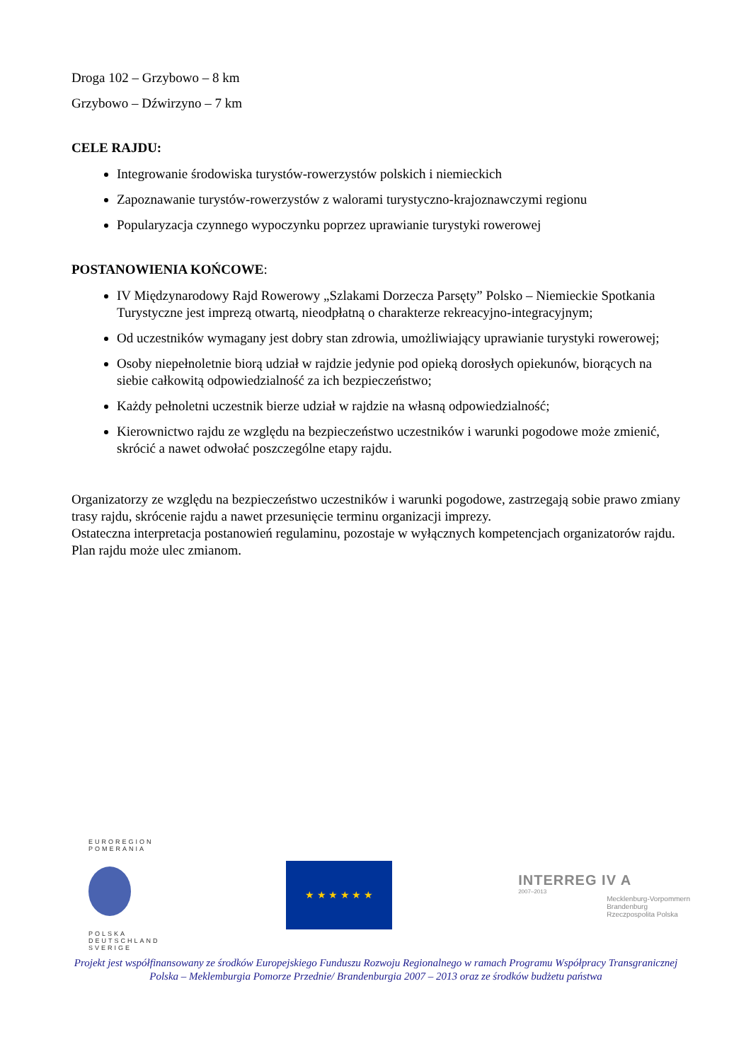Droga 102 – Grzybowo – 8 km
Grzybowo – Dźwirzyno – 7 km
CELE RAJDU:
Integrowanie środowiska turystów-rowerzystów polskich i niemieckich
Zapoznawanie turystów-rowerzystów z walorami turystyczno-krajoznawczymi regionu
Popularyzacja czynnego wypoczynku poprzez uprawianie turystyki rowerowej
POSTANOWIENIA KOŃCOWE:
IV Międzynarodowy Rajd Rowerowy „Szlakami Dorzecza Parsęty” Polsko – Niemieckie Spotkania Turystyczne jest imprezą otwartą, nieodpłatną o charakterze rekreacyjno-integracyjnym;
Od uczestników wymagany jest dobry stan zdrowia, umożliwiający uprawianie turystyki rowerowej;
Osoby niepełnoletnie biorą udział w rajdzie jedynie pod opieką dorosłych opiekunów, biorących na siebie całkowitą odpowiedzialność za ich bezpieczeństwo;
Każdy pełnoletni uczestnik bierze udział w rajdzie na własną odpowiedzialność;
Kierownictwo rajdu ze względu na bezpieczeństwo uczestników i warunki pogodowe może zmienić, skrócić a nawet odwołać poszczególne etapy rajdu.
Organizatorzy ze względu na bezpieczeństwo uczestników i warunki pogodowe, zastrzegają sobie prawo zmiany trasy rajdu, skrócenie rajdu a nawet przesunięcie terminu organizacji imprezy.
Ostateczna interpretacja postanowień regulaminu, pozostaje w wyłącznych kompetencjach organizatorów rajdu.
Plan rajdu może ulec zmianom.
EUROREGION
POMERANIA
POLSKA
DEUTSCHLAND
SVERIGE
★ ★ ★ ★ ★ ★
INTERREG IV A
2007–2013
Mecklenburg-Vorpommern
Brandenburg
Rzeczpospolita Polska
Projekt jest współfinansowany ze środków Europejskiego Funduszu Rozwoju Regionalnego w ramach Programu Współpracy Transgranicznej Polska – Meklemburgia Pomorze Przednie/ Brandenburgia 2007 – 2013 oraz ze środków budżetu państwa